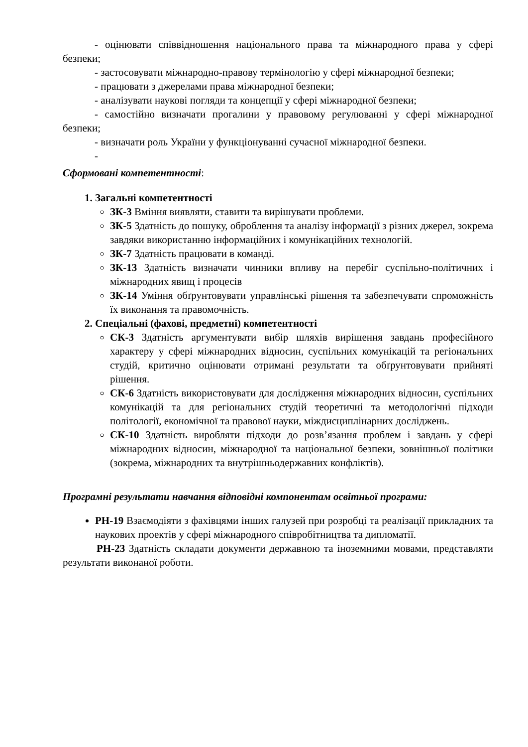- оцінювати співвідношення національного права та міжнародного права у сфері безпеки;
- застосовувати міжнародно-правову термінологію у сфері міжнародної безпеки;
- працювати з джерелами права міжнародної безпеки;
- аналізувати наукові погляди та концепції у сфері міжнародної безпеки;
- самостійно визначати прогалини у правовому регулюванні у сфері міжнародної безпеки;
- визначати роль України у функціонуванні сучасної міжнародної безпеки.
-
Сформовані компетентності:
1. Загальні компетентності
ЗК-3 Вміння виявляти, ставити та вирішувати проблеми.
ЗК-5 Здатність до пошуку, оброблення та аналізу інформації з різних джерел, зокрема завдяки використанню інформаційних і комунікаційних технологій.
ЗК-7 Здатність працювати в команді.
ЗК-13 Здатність визначати чинники впливу на перебіг суспільно-політичних і міжнародних явищ і процесів
ЗК-14 Уміння обґрунтовувати управлінські рішення та забезпечувати спроможність їх виконання та правомочність.
2. Спеціальні (фахові, предметні) компетентності
СК-3 Здатність аргументувати вибір шляхів вирішення завдань професійного характеру у сфері міжнародних відносин, суспільних комунікацій та регіональних студій, критично оцінювати отримані результати та обґрунтовувати прийняті рішення.
СК-6 Здатність використовувати для дослідження міжнародних відносин, суспільних комунікацій та для регіональних студій теоретичні та методологічні підходи політології, економічної та правової науки, міждисциплінарних досліджень.
СК-10 Здатність виробляти підходи до розв’язання проблем і завдань у сфері міжнародних відносин, міжнародної та національної безпеки, зовнішньої політики (зокрема, міжнародних та внутрішньодержавних конфліктів).
Програмні результати навчання відповідні компонентам освітньої програми:
РН-19 Взаємодіяти з фахівцями інших галузей при розробці та реалізації прикладних та наукових проектів у сфері міжнародного співробітництва та дипломатії.
РН-23 Здатність складати документи державною та іноземними мовами, представляти результати виконаної роботи.